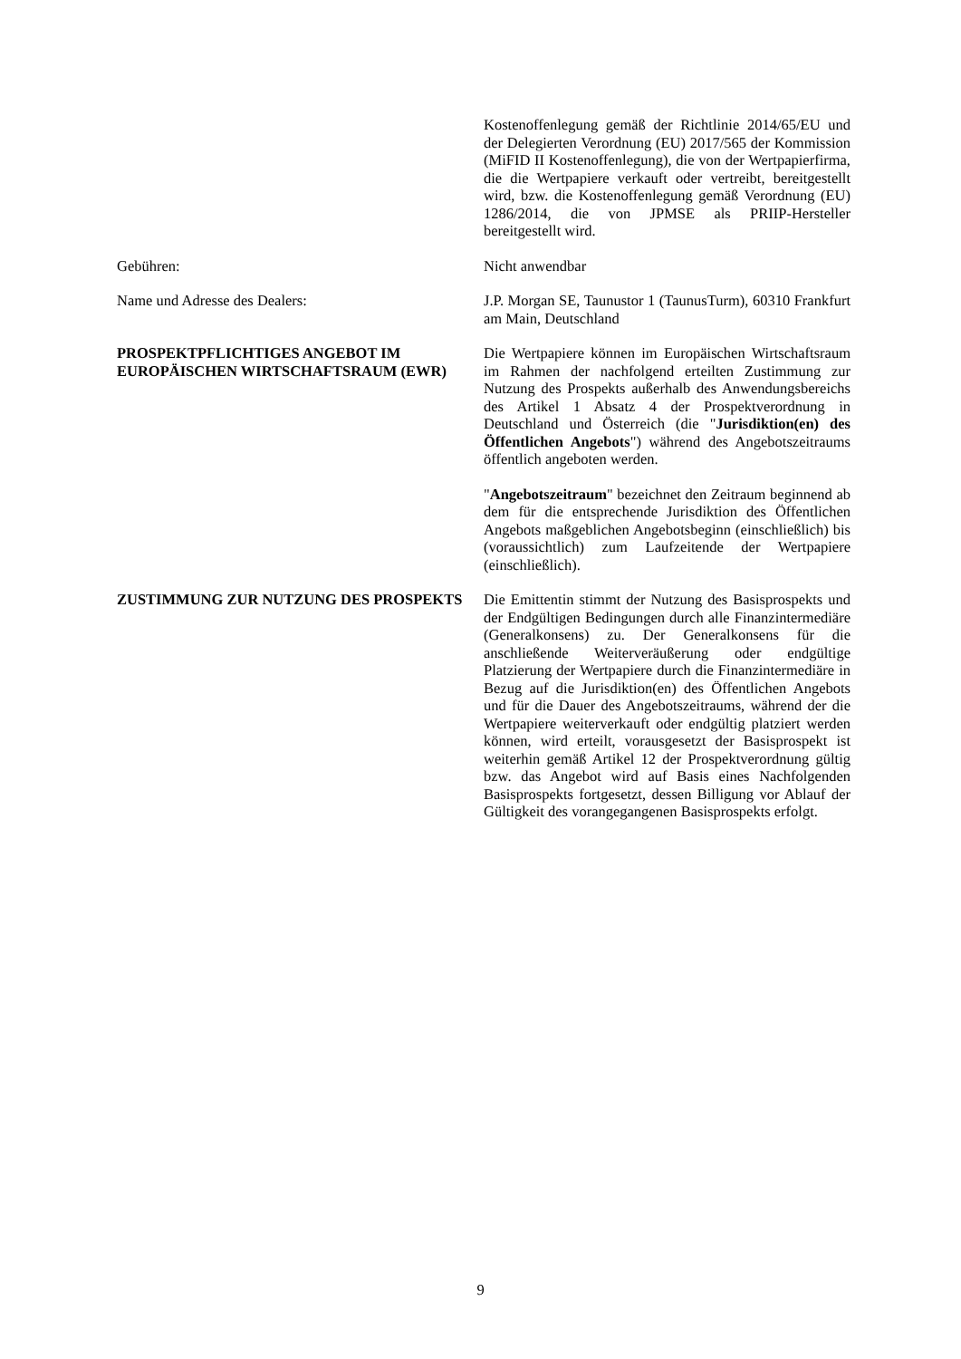Kostenoffenlegung gemäß der Richtlinie 2014/65/EU und der Delegierten Verordnung (EU) 2017/565 der Kommission (MiFID II Kostenoffenlegung), die von der Wertpapierfirma, die die Wertpapiere verkauft oder vertreibt, bereitgestellt wird, bzw. die Kostenoffenlegung gemäß Verordnung (EU) 1286/2014, die von JPMSE als PRIIP-Hersteller bereitgestellt wird.
Gebühren: Nicht anwendbar
Name und Adresse des Dealers: J.P. Morgan SE, Taunustor 1 (TaunusTurm), 60310 Frankfurt am Main, Deutschland
PROSPEKTPFLICHTIGES ANGEBOT IM EUROPÄISCHEN WIRTSCHAFTSRAUM (EWR)
Die Wertpapiere können im Europäischen Wirtschaftsraum im Rahmen der nachfolgend erteilten Zustimmung zur Nutzung des Prospekts außerhalb des Anwendungsbereichs des Artikel 1 Absatz 4 der Prospektverordnung in Deutschland und Österreich (die "Jurisdiktion(en) des Öffentlichen Angebots") während des Angebotszeitraums öffentlich angeboten werden.
"Angebotszeitraum" bezeichnet den Zeitraum beginnend ab dem für die entsprechende Jurisdiktion des Öffentlichen Angebots maßgeblichen Angebotsbeginn (einschließlich) bis (voraussichtlich) zum Laufzeitende der Wertpapiere (einschließlich).
ZUSTIMMUNG ZUR NUTZUNG DES PROSPEKTS Die Emittentin stimmt der Nutzung des Basisprospekts und der Endgültigen Bedingungen durch alle Finanzintermediäre (Generalkonsens) zu. Der Generalkonsens für die anschließende Weiterveräußerung oder endgültige Platzierung der Wertpapiere durch die Finanzintermediäre in Bezug auf die Jurisdiktion(en) des Öffentlichen Angebots und für die Dauer des Angebotszeitraums, während der die Wertpapiere weiterverkauft oder endgültig platziert werden können, wird erteilt, vorausgesetzt der Basisprospekt ist weiterhin gemäß Artikel 12 der Prospektverordnung gültig bzw. das Angebot wird auf Basis eines Nachfolgenden Basisprospekts fortgesetzt, dessen Billigung vor Ablauf der Gültigkeit des vorangegangenen Basisprospekts erfolgt.
9